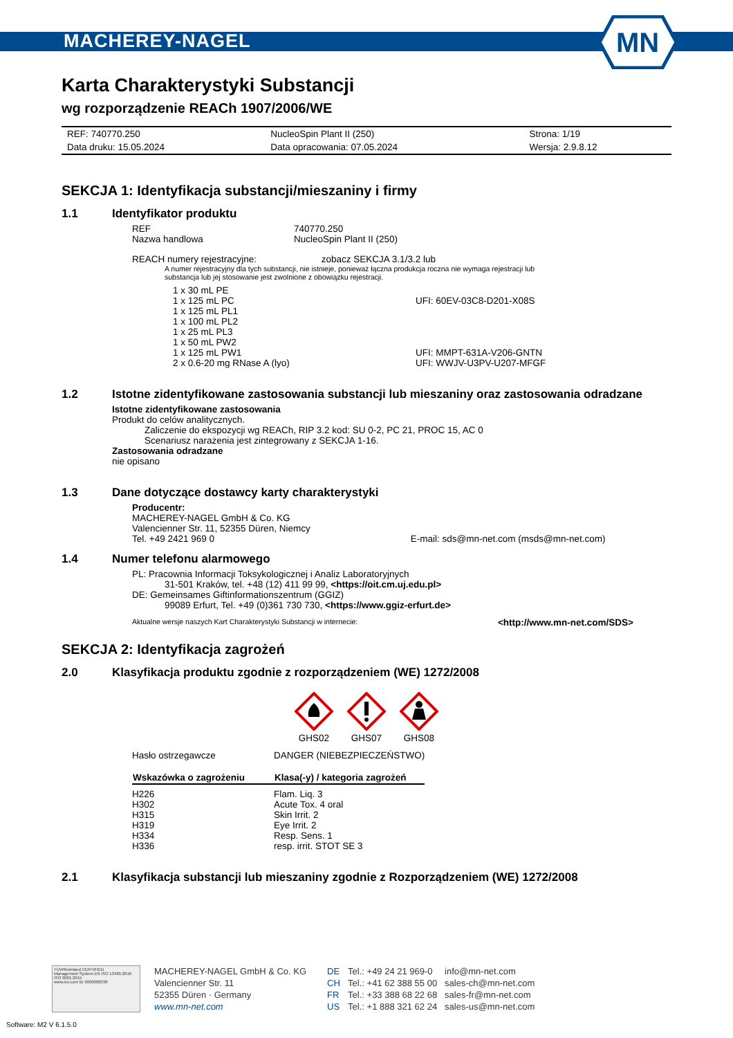MACHEREY-NAGEL
MN
Karta Charakterystyki Substancji
wg rozporządzenie REACh 1907/2006/WE
| REF: 740770.250 | NucleoSpin Plant II (250) | Strona: 1/19 |
| Data druku: 15.05.2024 | Data opracowania: 07.05.2024 | Wersja: 2.9.8.12 |
SEKCJA 1: Identyfikacja substancji/mieszaniny i firmy
1.1 Identyfikator produktu
| REF | 740770.250 |
| Nazwa handlowa | NucleoSpin Plant II (250) |
REACH numery rejestracyjne: zobacz SEKCJA 3.1/3.2 lub
A numer rejestracyjny dla tych substancji, nie istnieje, ponieważ łączna produkcja roczna nie wymaga rejestracji lub
substancja lub jej stosowanie jest zwolnione z obowiązku rejestracji.
| 1 x 30 mL PE | |
| 1 x 125 mL PC | UFI: 60EV-03C8-D201-X08S |
| 1 x 125 mL PL1 | |
| 1 x 100 mL PL2 | |
| 1 x 25 mL PL3 | |
| 1 x 50 mL PW2 | |
| 1 x 125 mL PW1 | UFI: MMPT-631A-V206-GNTN |
| 2 x 0.6-20 mg RNase A (lyo) | UFI: WWJV-U3PV-U207-MFGF |
1.2 Istotne zidentyfikowane zastosowania substancji lub mieszaniny oraz zastosowania odradzane
Istotne zidentyfikowane zastosowania
Produkt do celów analitycznych.
Zaliczenie do ekspozycji wg REACh, RIP 3.2 kod: SU 0-2, PC 21, PROC 15, AC 0
Scenariusz narażenia jest zintegrowany z SEKCJA 1-16.
Zastosowania odradzane
nie opisano
1.3 Dane dotyczące dostawcy karty charakterystyki
Producentr:
MACHEREY-NAGEL GmbH & Co. KG
Valencienner Str. 11, 52355 Düren, Niemcy
Tel. +49 2421 969 0 E-mail: sds@mn-net.com (msds@mn-net.com)
1.4 Numer telefonu alarmowego
PL: Pracownia Informacji Toksykologicznej i Analiz Laboratoryjnych
31-501 Kraków, tel. +48 (12) 411 99 99, <https://oit.cm.uj.edu.pl>
DE: Gemeinsames Giftinformationszentrum (GGIZ)
99089 Erfurt, Tel. +49 (0)361 730 730, <https://www.ggiz-erfurt.de>
Aktualne wersje naszych Kart Charakterystyki Substancji w internecie: <http://www.mn-net.com/SDS>
SEKCJA 2: Identyfikacja zagrożeń
2.0 Klasyfikacja produktu zgodnie z rozporządzeniem (WE) 1272/2008
GHS02
GHS07
GHS08
| Hasło ostrzegawcze | DANGER (NIEBEZPIECZEŃSTWO) |
| Wskazówka o zagrożeniu | Klasa(-y) / kategoria zagrożeń |
| H226 | Flam. Liq. 3 |
| H302 | Acute Tox. 4 oral |
| H315 | Skin Irrit. 2 |
| H319 | Eye Irrit. 2 |
| H334 | Resp. Sens. 1 |
| H336 | resp. irrit. STOT SE 3 |
2.1 Klasyfikacja substancji lub mieszaniny zgodnie z Rozporządzeniem (WE) 1272/2008
TÜVRheinland CERTIFIED
Management System EN ISO 13485:2016 ISO 9001:2015
www.tuv.com ID 9000008338
MACHEREY-NAGEL GmbH & Co. KG
Valencienner Str. 11
52355 Düren · Germany
www.mn-net.com
| DE | Tel.: +49 24 21 969-0 | info@mn-net.com |
| CH | Tel.: +41 62 388 55 00 | sales-ch@mn-net.com |
| FR | Tel.: +33 388 68 22 68 | sales-fr@mn-net.com |
| US | Tel.: +1 888 321 62 24 | sales-us@mn-net.com |
Software: M2 V 6.1.5.0